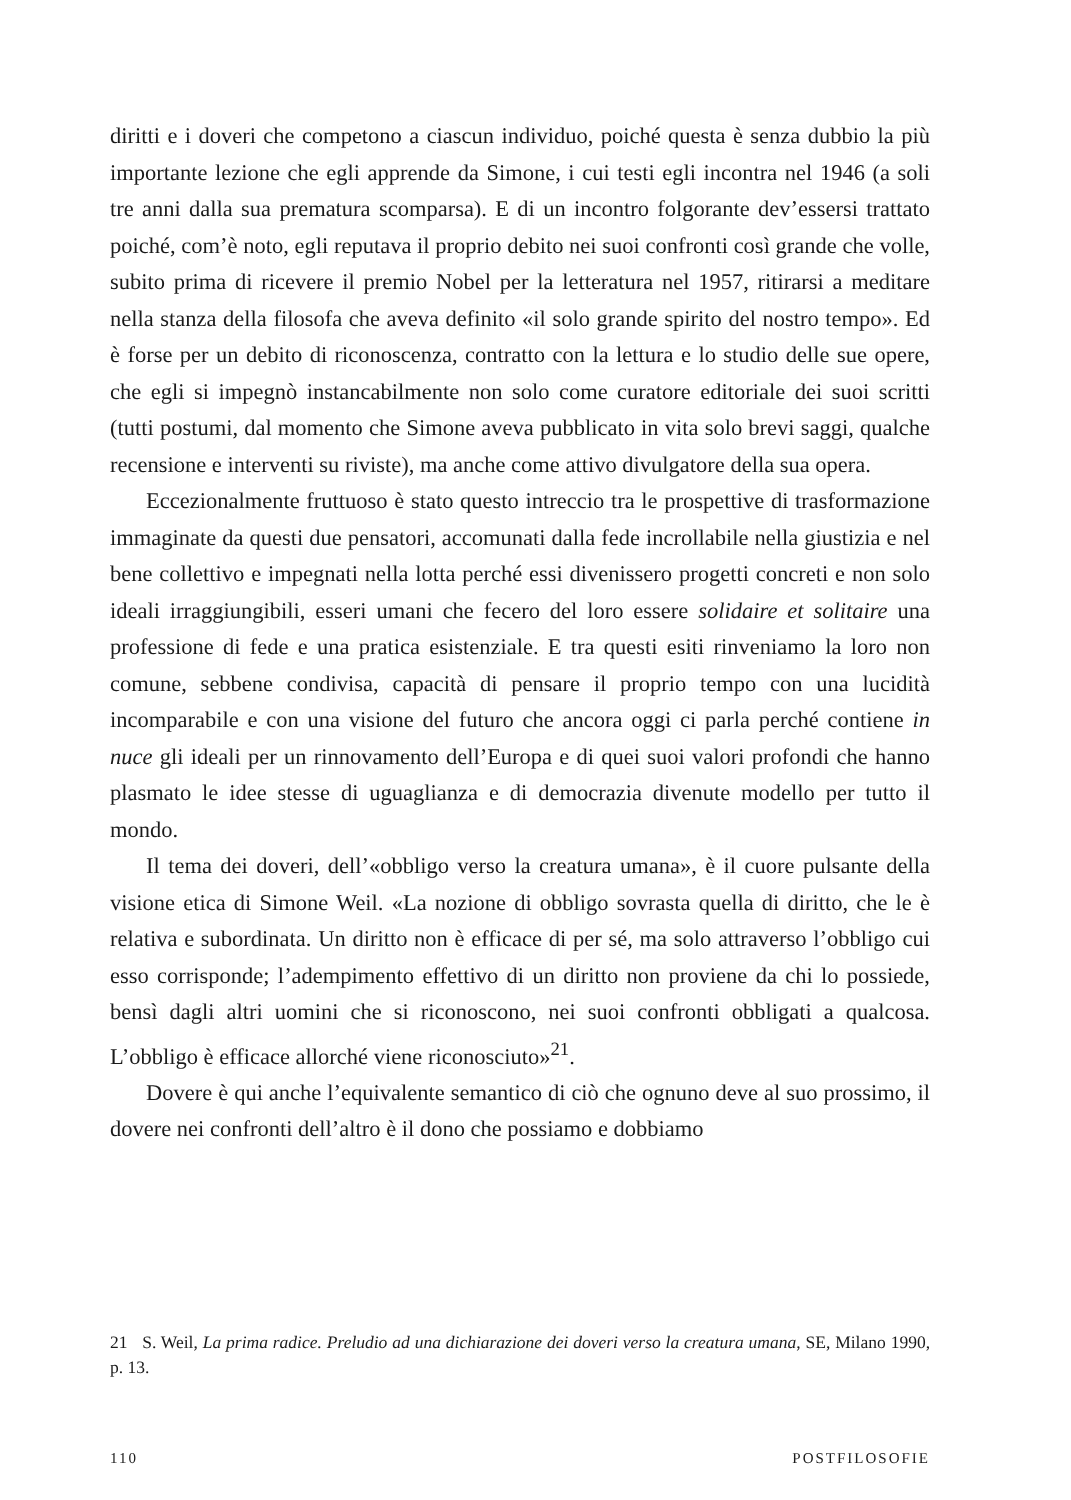diritti e i doveri che competono a ciascun individuo, poiché questa è senza dubbio la più importante lezione che egli apprende da Simone, i cui testi egli incontra nel 1946 (a soli tre anni dalla sua prematura scomparsa). E di un incontro folgorante dev’essersi trattato poiché, com’è noto, egli reputava il proprio debito nei suoi confronti così grande che volle, subito prima di ricevere il premio Nobel per la letteratura nel 1957, ritirarsi a meditare nella stanza della filosofa che aveva definito «il solo grande spirito del nostro tempo». Ed è forse per un debito di riconoscenza, contratto con la lettura e lo studio delle sue opere, che egli si impegnò instancabilmente non solo come curatore editoriale dei suoi scritti (tutti postumi, dal momento che Simone aveva pubblicato in vita solo brevi saggi, qualche recensione e interventi su riviste), ma anche come attivo divulgatore della sua opera.
Eccezionalmente fruttuoso è stato questo intreccio tra le prospettive di trasformazione immaginate da questi due pensatori, accomunati dalla fede incrollabile nella giustizia e nel bene collettivo e impegnati nella lotta perché essi divenissero progetti concreti e non solo ideali irraggiungibili, esseri umani che fecero del loro essere solidaire et solitaire una professione di fede e una pratica esistenziale. E tra questi esiti rinveniamo la loro non comune, sebbene condivisa, capacità di pensare il proprio tempo con una lucidità incomparabile e con una visione del futuro che ancora oggi ci parla perché contiene in nuce gli ideali per un rinnovamento dell’Europa e di quei suoi valori profondi che hanno plasmato le idee stesse di uguaglianza e di democrazia divenute modello per tutto il mondo.
Il tema dei doveri, dell’«obbligo verso la creatura umana», è il cuore pulsante della visione etica di Simone Weil. «La nozione di obbligo sovrasta quella di diritto, che le è relativa e subordinata. Un diritto non è efficace di per sé, ma solo attraverso l’obbligo cui esso corrisponde; l’adempimento effettivo di un diritto non proviene da chi lo possiede, bensì dagli altri uomini che si riconoscono, nei suoi confronti obbligati a qualcosa. L’obbligo è efficace allorché viene riconosciuto»<sup>21</sup>.
Dovere è qui anche l’equivalente semantico di ciò che ognuno deve al suo prossimo, il dovere nei confronti dell’altro è il dono che possiamo e dobbiamo
21 S. Weil, La prima radice. Preludio ad una dichiarazione dei doveri verso la creatura umana, SE, Milano 1990, p. 13.
110 POSTFILOSOFIE